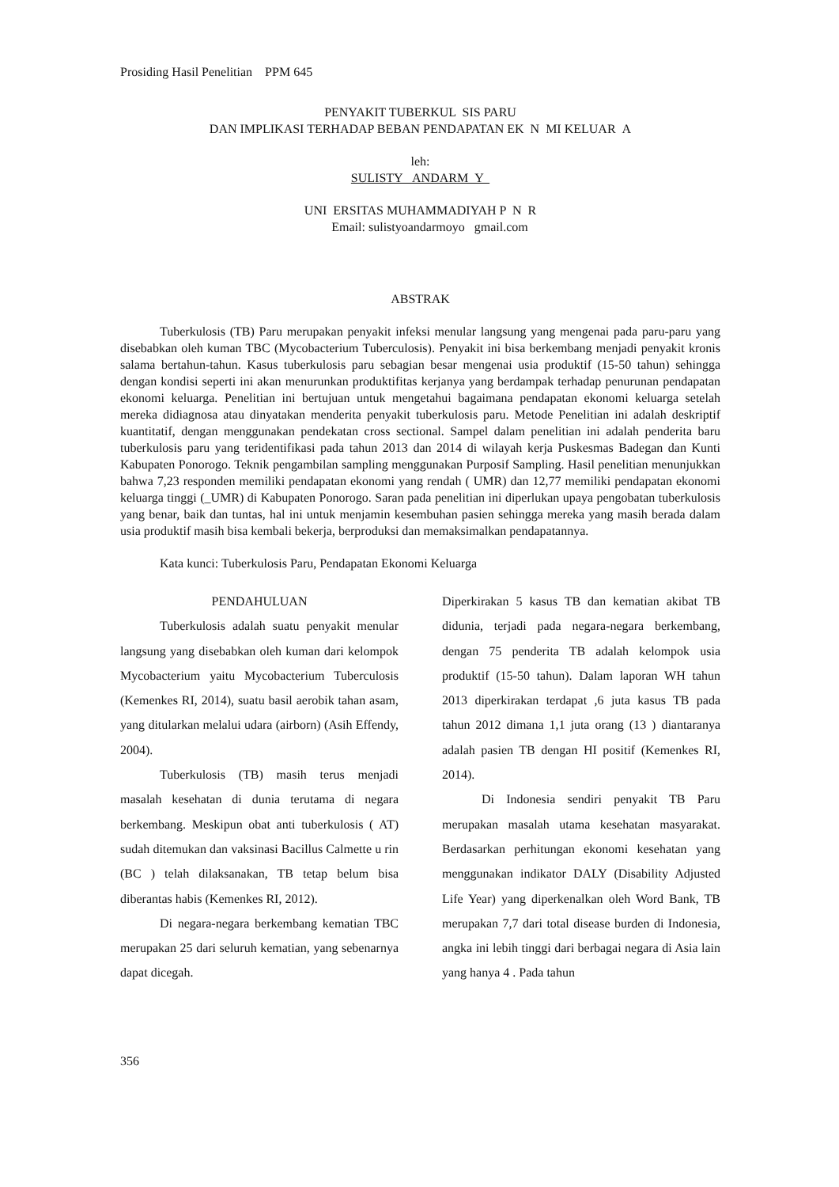Prosiding Hasil Penelitian PPM 645
PENYAKIT TUBERKUL SIS PARU
DAN IMPLIKASI TERHADAP BEBAN PENDAPATAN EK N MI KELUAR A
leh:
SULISTY ANDARM Y
UNI ERSITAS MUHAMMADIYAH P N R
Email: sulistyoandarmoyo gmail.com
ABSTRAK
Tuberkulosis (TB) Paru merupakan penyakit infeksi menular langsung yang mengenai pada paru-paru yang disebabkan oleh kuman TBC (Mycobacterium Tuberculosis). Penyakit ini bisa berkembang menjadi penyakit kronis salama bertahun-tahun. Kasus tuberkulosis paru sebagian besar mengenai usia produktif (15-50 tahun) sehingga dengan kondisi seperti ini akan menurunkan produktifitas kerjanya yang berdampak terhadap penurunan pendapatan ekonomi keluarga. Penelitian ini bertujuan untuk mengetahui bagaimana pendapatan ekonomi keluarga setelah mereka didiagnosa atau dinyatakan menderita penyakit tuberkulosis paru. Metode Penelitian ini adalah deskriptif kuantitatif, dengan menggunakan pendekatan cross sectional. Sampel dalam penelitian ini adalah penderita baru tuberkulosis paru yang teridentifikasi pada tahun 2013 dan 2014 di wilayah kerja Puskesmas Badegan dan Kunti Kabupaten Ponorogo. Teknik pengambilan sampling menggunakan Purposif Sampling. Hasil penelitian menunjukkan bahwa 7,23 responden memiliki pendapatan ekonomi yang rendah ( UMR) dan 12,77 memiliki pendapatan ekonomi keluarga tinggi (_UMR) di Kabupaten Ponorogo. Saran pada penelitian ini diperlukan upaya pengobatan tuberkulosis yang benar, baik dan tuntas, hal ini untuk menjamin kesembuhan pasien sehingga mereka yang masih berada dalam usia produktif masih bisa kembali bekerja, berproduksi dan memaksimalkan pendapatannya.
Kata kunci: Tuberkulosis Paru, Pendapatan Ekonomi Keluarga
PENDAHULUAN
Tuberkulosis adalah suatu penyakit menular langsung yang disebabkan oleh kuman dari kelompok Mycobacterium yaitu Mycobacterium Tuberculosis (Kemenkes RI, 2014), suatu basil aerobik tahan asam, yang ditularkan melalui udara (airborn) (Asih Effendy, 2004).
Tuberkulosis (TB) masih terus menjadi masalah kesehatan di dunia terutama di negara berkembang. Meskipun obat anti tuberkulosis ( AT) sudah ditemukan dan vaksinasi Bacillus Calmette u rin (BC ) telah dilaksanakan, TB tetap belum bisa diberantas habis (Kemenkes RI, 2012).
Di negara-negara berkembang kematian TBC merupakan 25 dari seluruh kematian, yang sebenarnya dapat dicegah.
Diperkirakan 5 kasus TB dan kematian akibat TB didunia, terjadi pada negara-negara berkembang, dengan 75 penderita TB adalah kelompok usia produktif (15-50 tahun). Dalam laporan WH tahun 2013 diperkirakan terdapat ,6 juta kasus TB pada tahun 2012 dimana 1,1 juta orang (13 ) diantaranya adalah pasien TB dengan HI positif (Kemenkes RI, 2014).
Di Indonesia sendiri penyakit TB Paru merupakan masalah utama kesehatan masyarakat. Berdasarkan perhitungan ekonomi kesehatan yang menggunakan indikator DALY (Disability Adjusted Life Year) yang diperkenalkan oleh Word Bank, TB merupakan 7,7 dari total disease burden di Indonesia, angka ini lebih tinggi dari berbagai negara di Asia lain yang hanya 4 . Pada tahun
356